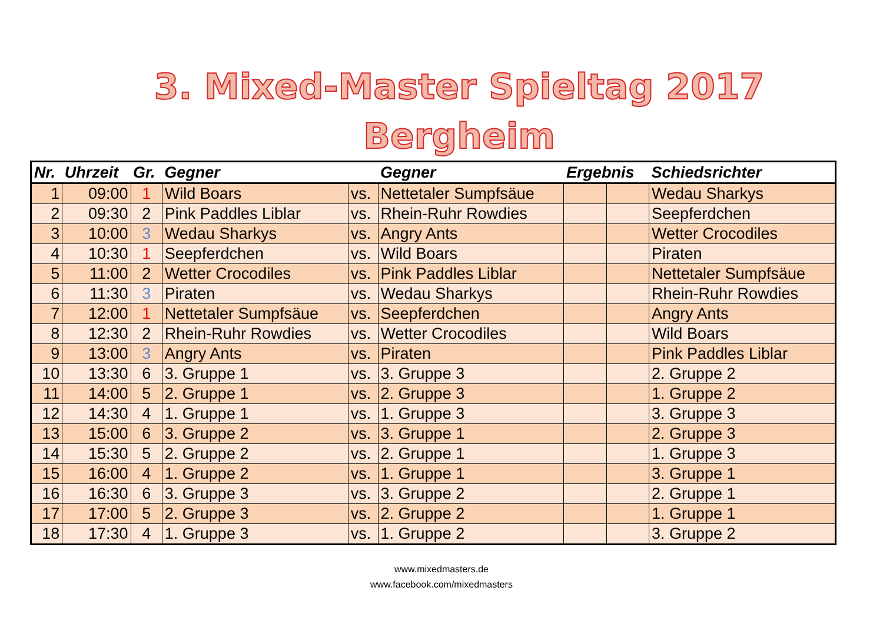3. Mixed-Master Spieltag 2017
Bergheim
| Nr. | Uhrzeit | Gr. | Gegner | | Gegner | Ergebnis | | Schiedsrichter |
| --- | --- | --- | --- | --- | --- | --- | --- | --- |
| 1 | 09:00 | 1 | Wild Boars | vs. | Nettetaler Sumpfsäue | | | Wedau Sharkys |
| 2 | 09:30 | 2 | Pink Paddles Liblar | vs. | Rhein-Ruhr Rowdies | | | Seepferdchen |
| 3 | 10:00 | 3 | Wedau Sharkys | vs. | Angry Ants | | | Wetter Crocodiles |
| 4 | 10:30 | 1 | Seepferdchen | vs. | Wild Boars | | | Piraten |
| 5 | 11:00 | 2 | Wetter Crocodiles | vs. | Pink Paddles Liblar | | | Nettetaler Sumpfsäue |
| 6 | 11:30 | 3 | Piraten | vs. | Wedau Sharkys | | | Rhein-Ruhr Rowdies |
| 7 | 12:00 | 1 | Nettetaler Sumpfsäue | vs. | Seepferdchen | | | Angry Ants |
| 8 | 12:30 | 2 | Rhein-Ruhr Rowdies | vs. | Wetter Crocodiles | | | Wild Boars |
| 9 | 13:00 | 3 | Angry Ants | vs. | Piraten | | | Pink Paddles Liblar |
| 10 | 13:30 | 6 | 3. Gruppe 1 | vs. | 3. Gruppe 3 | | | 2. Gruppe 2 |
| 11 | 14:00 | 5 | 2. Gruppe 1 | vs. | 2. Gruppe 3 | | | 1. Gruppe 2 |
| 12 | 14:30 | 4 | 1. Gruppe 1 | vs. | 1. Gruppe 3 | | | 3. Gruppe 3 |
| 13 | 15:00 | 6 | 3. Gruppe 2 | vs. | 3. Gruppe 1 | | | 2. Gruppe 3 |
| 14 | 15:30 | 5 | 2. Gruppe 2 | vs. | 2. Gruppe 1 | | | 1. Gruppe 3 |
| 15 | 16:00 | 4 | 1. Gruppe 2 | vs. | 1. Gruppe 1 | | | 3. Gruppe 1 |
| 16 | 16:30 | 6 | 3. Gruppe 3 | vs. | 3. Gruppe 2 | | | 2. Gruppe 1 |
| 17 | 17:00 | 5 | 2. Gruppe 3 | vs. | 2. Gruppe 2 | | | 1. Gruppe 1 |
| 18 | 17:30 | 4 | 1. Gruppe 3 | vs. | 1. Gruppe 2 | | | 3. Gruppe 2 |
www.mixedmasters.de
www.facebook.com/mixedmasters